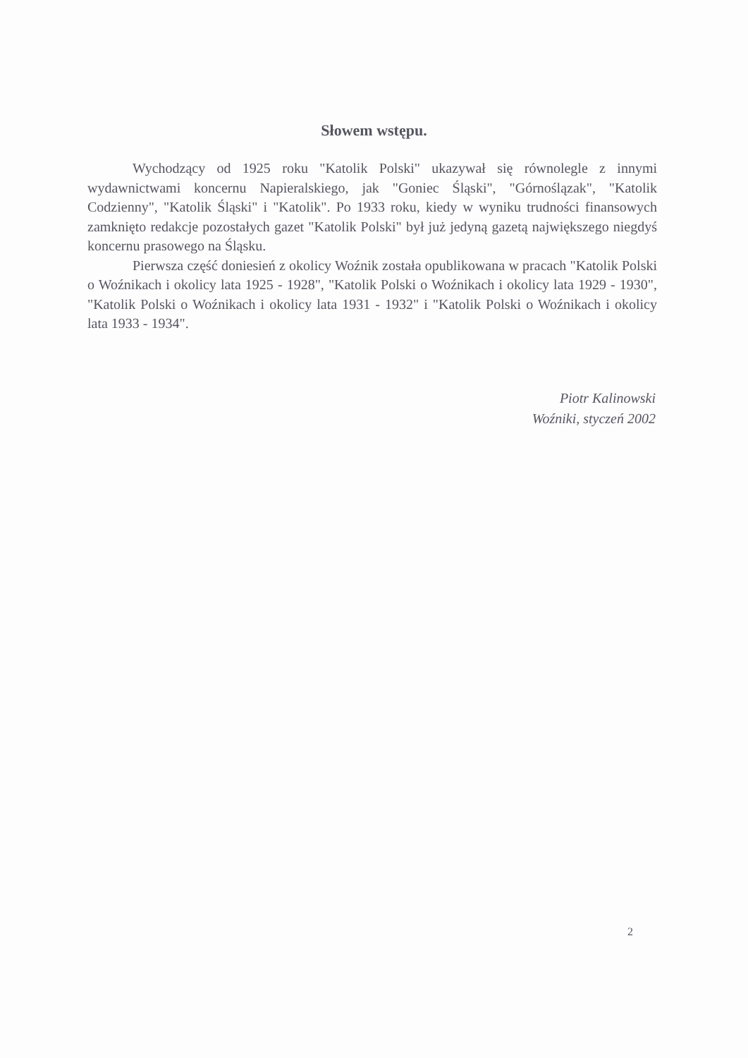Słowem wstępu.
Wychodzący od 1925 roku "Katolik Polski" ukazywał się równolegle z innymi wydawnictwami koncernu Napieralskiego, jak "Goniec Śląski", "Górnoślązak", "Katolik Codzienny", "Katolik Śląski" i "Katolik". Po 1933 roku, kiedy w wyniku trudności finansowych zamknięto redakcje pozostałych gazet "Katolik Polski" był już jedyną gazetą największego niegdyś koncernu prasowego na Śląsku.
Pierwsza część doniesień z okolicy Woźnik została opublikowana w pracach "Katolik Polski o Woźnikach i okolicy lata 1925 - 1928", "Katolik Polski o Woźnikach i okolicy lata 1929 - 1930", "Katolik Polski o Woźnikach i okolicy lata 1931 - 1932" i "Katolik Polski o Woźnikach i okolicy lata 1933 - 1934".
Piotr Kalinowski
Woźniki, styczeń 2002
2